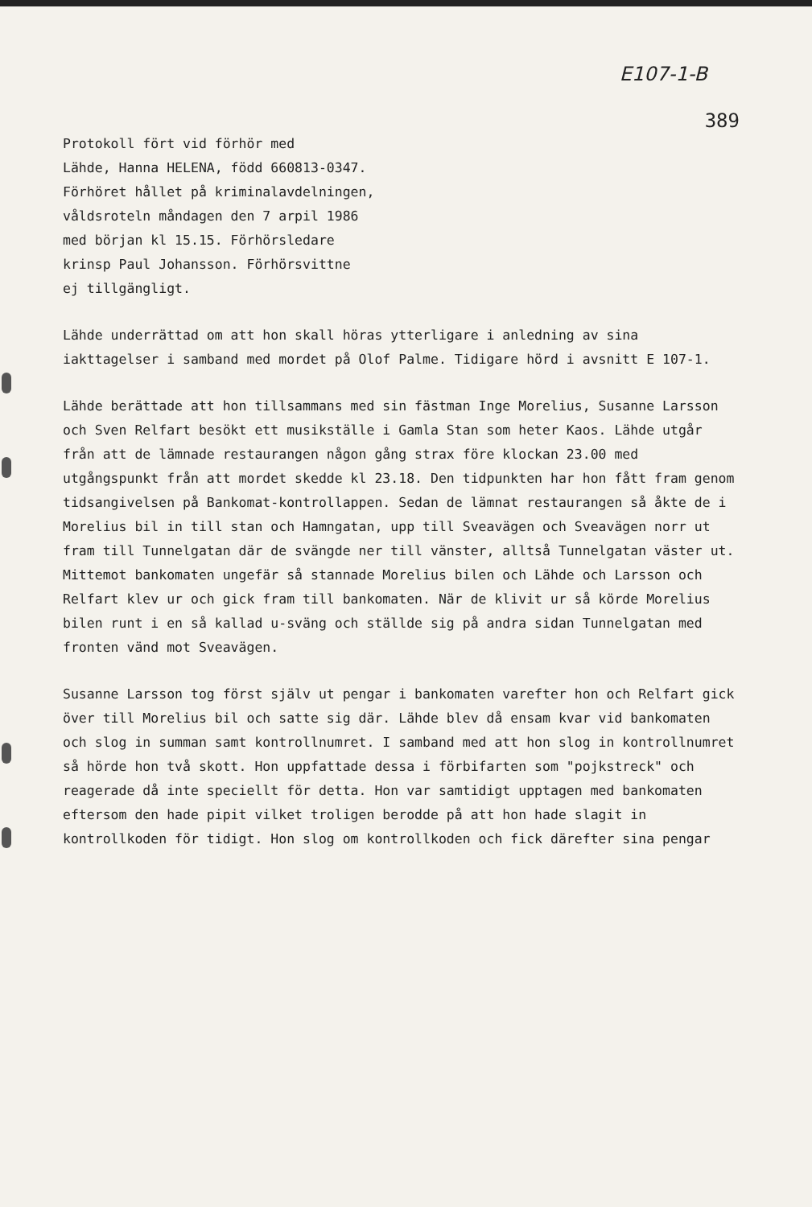E107-1-B
389
Protokoll fört vid förhör med
Lähde, Hanna HELENA, född 660813-0347.
Förhöret hållet på kriminalavdelningen,
våldsroteln måndagen den 7 arpil 1986
med början kl 15.15. Förhörsledare
krinsp Paul Johansson. Förhörsvittne
ej tillgängligt.
Lähde underrättad om att hon skall höras ytterligare i anledning av sina iakttagelser i samband med mordet på Olof Palme. Tidigare hörd i avsnitt E 107-1.
Lähde berättade att hon tillsammans med sin fästman Inge Morelius, Susanne Larsson och Sven Relfart besökt ett musikställe i Gamla Stan som heter Kaos. Lähde utgår från att de lämnade restaurangen någon gång strax före klockan 23.00 med utgångspunkt från att mordet skedde kl 23.18. Den tidpunkten har hon fått fram genom tidsangivelsen på Bankomat-kontrollappen. Sedan de lämnat restaurangen så åkte de i Morelius bil in till stan och Hamngatan, upp till Sveavägen och Sveavägen norr ut fram till Tunnelgatan där de svängde ner till vänster, alltså Tunnelgatan väster ut. Mittemot bankomaten ungefär så stannade Morelius bilen och Lähde och Larsson och Relfart klev ur och gick fram till bankomaten. När de klivit ur så körde Morelius bilen runt i en så kallad u-sväng och ställde sig på andra sidan Tunnelgatan med fronten vänd mot Sveavägen.
Susanne Larsson tog först själv ut pengar i bankomaten varefter hon och Relfart gick över till Morelius bil och satte sig där. Lähde blev då ensam kvar vid bankomaten och slog in summan samt kontrollnumret. I samband med att hon slog in kontrollnumret så hörde hon två skott. Hon uppfattade dessa i förbifarten som "pojkstreck" och reagerade då inte speciellt för detta. Hon var samtidigt upptagen med bankomaten eftersom den hade pipit vilket troligen berodde på att hon hade slagit in kontrollkoden för tidigt. Hon slog om kontrollkoden och fick därefter sina pengar